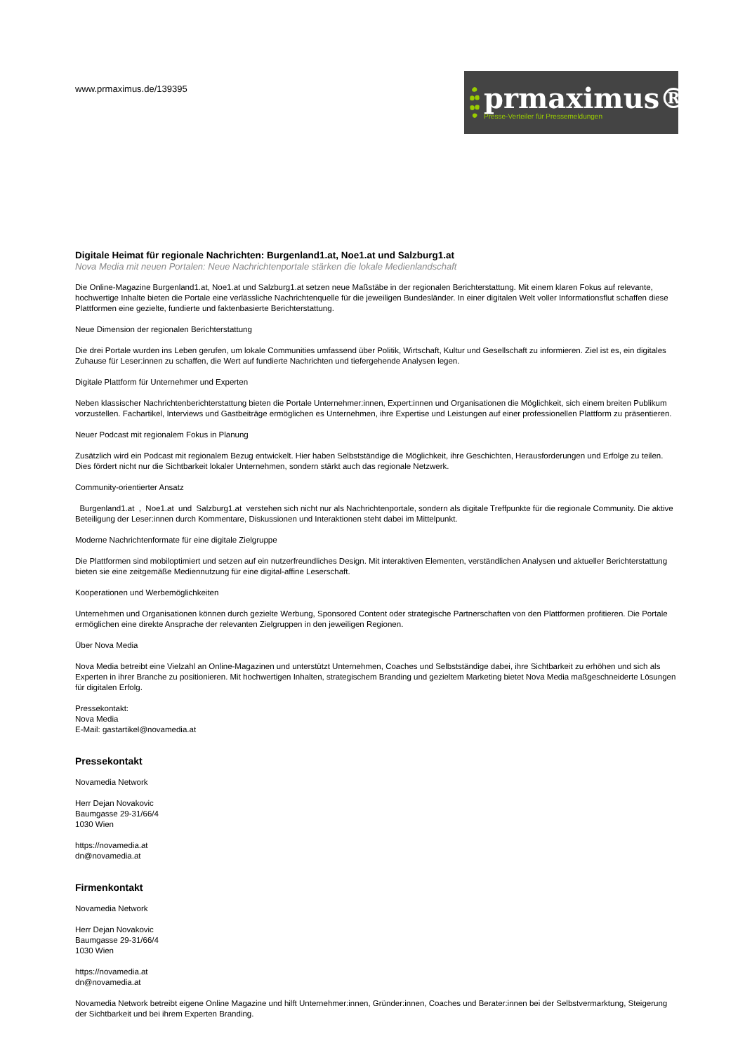www.prmaximus.de/139395
prmaximus®
Presse-Verteiler für Pressemeldungen
Digitale Heimat für regionale Nachrichten: Burgenland1.at, Noe1.at und Salzburg1.at
Nova Media mit neuen Portalen: Neue Nachrichtenportale stärken die lokale Medienlandschaft
Die Online-Magazine Burgenland1.at, Noe1.at und Salzburg1.at setzen neue Maßstäbe in der regionalen Berichterstattung. Mit einem klaren Fokus auf relevante, hochwertige Inhalte bieten die Portale eine verlässliche Nachrichtenquelle für die jeweiligen Bundesländer. In einer digitalen Welt voller Informationsflut schaffen diese Plattformen eine gezielte, fundierte und faktenbasierte Berichterstattung.
Neue Dimension der regionalen Berichterstattung
Die drei Portale wurden ins Leben gerufen, um lokale Communities umfassend über Politik, Wirtschaft, Kultur und Gesellschaft zu informieren. Ziel ist es, ein digitales Zuhause für Leser:innen zu schaffen, die Wert auf fundierte Nachrichten und tiefergehende Analysen legen.
Digitale Plattform für Unternehmer und Experten
Neben klassischer Nachrichtenberichterstattung bieten die Portale Unternehmer:innen, Expert:innen und Organisationen die Möglichkeit, sich einem breiten Publikum vorzustellen. Fachartikel, Interviews und Gastbeiträge ermöglichen es Unternehmen, ihre Expertise und Leistungen auf einer professionellen Plattform zu präsentieren.
Neuer Podcast mit regionalem Fokus in Planung
Zusätzlich wird ein Podcast mit regionalem Bezug entwickelt. Hier haben Selbstständige die Möglichkeit, ihre Geschichten, Herausforderungen und Erfolge zu teilen. Dies fördert nicht nur die Sichtbarkeit lokaler Unternehmen, sondern stärkt auch das regionale Netzwerk.
Community-orientierter Ansatz
Burgenland1.at , Noe1.at und Salzburg1.at verstehen sich nicht nur als Nachrichtenportale, sondern als digitale Treffpunkte für die regionale Community. Die aktive Beteiligung der Leser:innen durch Kommentare, Diskussionen und Interaktionen steht dabei im Mittelpunkt.
Moderne Nachrichtenformate für eine digitale Zielgruppe
Die Plattformen sind mobiloptimiert und setzen auf ein nutzerfreundliches Design. Mit interaktiven Elementen, verständlichen Analysen und aktueller Berichterstattung bieten sie eine zeitgemäße Mediennutzung für eine digital-affine Leserschaft.
Kooperationen und Werbemöglichkeiten
Unternehmen und Organisationen können durch gezielte Werbung, Sponsored Content oder strategische Partnerschaften von den Plattformen profitieren. Die Portale ermöglichen eine direkte Ansprache der relevanten Zielgruppen in den jeweiligen Regionen.
Über Nova Media
Nova Media betreibt eine Vielzahl an Online-Magazinen und unterstützt Unternehmen, Coaches und Selbstständige dabei, ihre Sichtbarkeit zu erhöhen und sich als Experten in ihrer Branche zu positionieren. Mit hochwertigen Inhalten, strategischem Branding und gezieltem Marketing bietet Nova Media maßgeschneiderte Lösungen für digitalen Erfolg.
Pressekontakt:
Nova Media
E-Mail: gastartikel@novamedia.at
Pressekontakt
Novamedia Network
Herr Dejan Novakovic
Baumgasse 29-31/66/4
1030 Wien
https://novamedia.at
dn@novamedia.at
Firmenkontakt
Novamedia Network
Herr Dejan Novakovic
Baumgasse 29-31/66/4
1030 Wien
https://novamedia.at
dn@novamedia.at
Novamedia Network betreibt eigene Online Magazine und hilft Unternehmer:innen, Gründer:innen, Coaches und Berater:innen bei der Selbstvermarktung, Steigerung der Sichtbarkeit und bei ihrem Experten Branding.